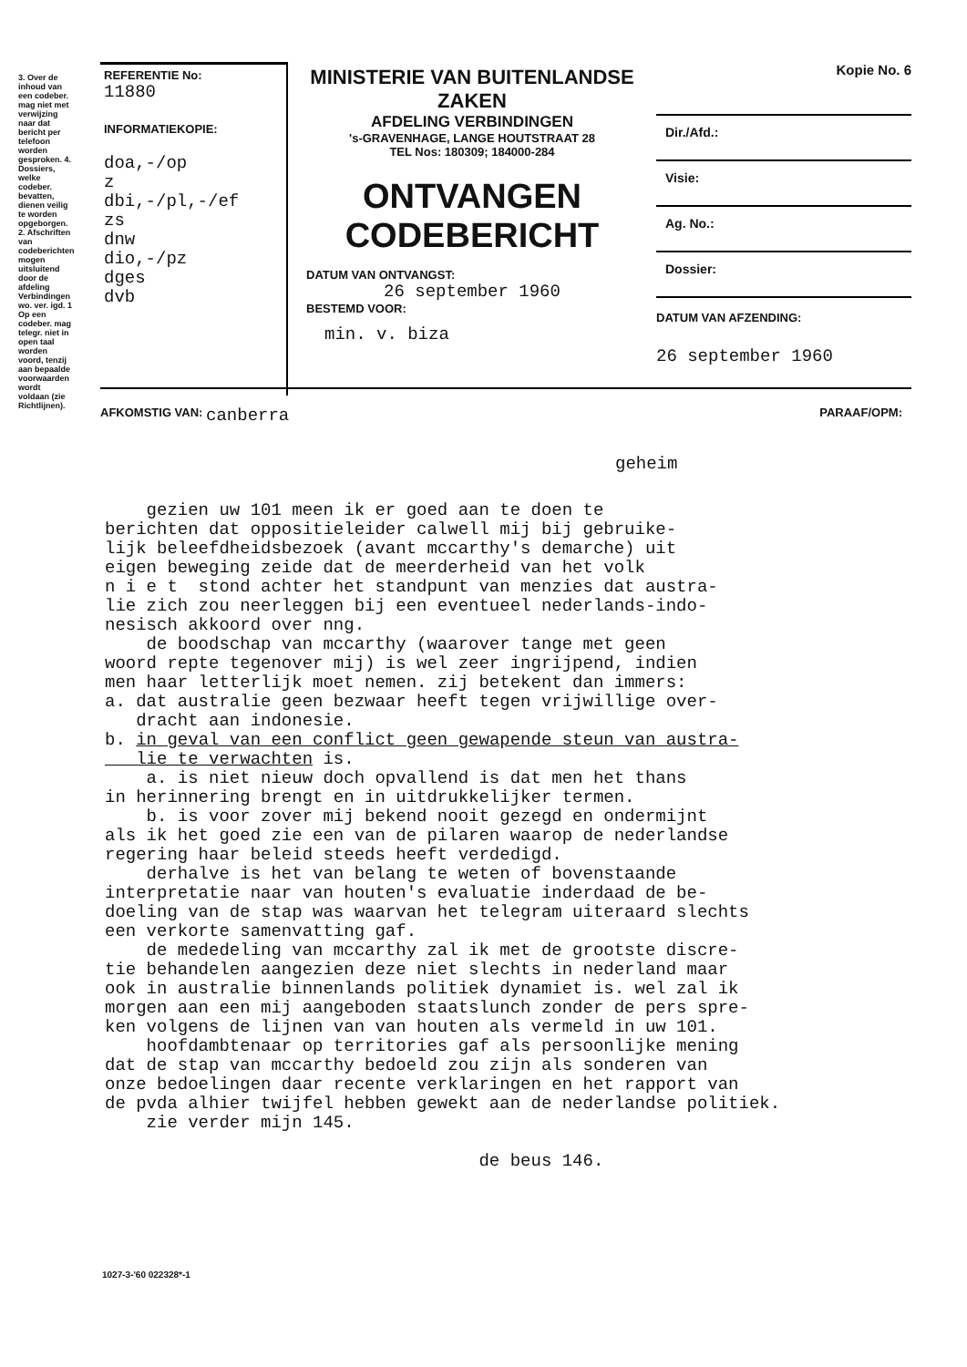3. Over de inhoud van een codeber. mag niet met verwijzing naar dat bericht per telefoon worden gesproken. 4. Dossiers, welke codeber. bevatten, dienen veilig te worden opgeborgen. 2. Afschriften van codeberichten mogen uitsluitend door de afdeling Verbindingen wo. ver. igd. 1 Op een codeber. mag telegr. niet in open taal worden voord, tenzij aan bepaalde voorwaarden wordt voldaan (zie Richtlijnen).
REFERENTIE No:
11880
INFORMATIEKOPIE:
doa,-/op
z
dbi,-/pl,-/ef
zs
dnw
dio,-/pz
dges
dvb
MINISTERIE VAN BUITENLANDSE ZAKEN
AFDELING VERBINDINGEN
's-GRAVENHAGE, LANGE HOUTSTRAAT 28
TEL Nos: 180309; 184000-284
ONTVANGEN
CODEBERICHT
DATUM VAN ONTVANGST:
26 september 1960
BESTEMD VOOR:
min. v. biza
Kopie No. 6
Dir./Afd.:
Visie:
Ag. No.:
Dossier:
DATUM VAN AFZENDING:
26 september 1960
AFKOMSTIG VAN: canberra PARAAF/OPM:
geheim
gezien uw 101 meen ik er goed aan te doen te berichten dat oppositieleider calwell mij bij gebruike- lijk beleefdheidsbezoek (avant mccarthy's demarche) uit eigen beweging zeide dat de meerderheid van het volk n i e t stond achter het standpunt van menzies dat austra- lie zich zou neerleggen bij een eventueel nederlands-indo- nesisch akkoord over nng. de boodschap van mccarthy (waarover tange met geen woord repte tegenover mij) is wel zeer ingrijpend, indien men haar letterlijk moet nemen. zij betekent dan immers: a. dat australie geen bezwaar heeft tegen vrijwillige over- dracht aan indonesie. b. in geval van een conflict geen gewapende steun van austra- lie te verwachten is. a. is niet nieuw doch opvallend is dat men het thans in herinnering brengt en in uitdrukkelijker termen. b. is voor zover mij bekend nooit gezegd en ondermijnt als ik het goed zie een van de pilaren waarop de nederlandse regering haar beleid steeds heeft verdedigd. derhalve is het van belang te weten of bovenstaande interpretatie naar van houten's evaluatie inderdaad de be- doeling van de stap was waarvan het telegram uiteraard slechts een verkorte samenvatting gaf. de mededeling van mccarthy zal ik met de grootste discre- tie behandelen aangezien deze niet slechts in nederland maar ook in australie binnenlands politiek dynamiet is. wel zal ik morgen aan een mij aangeboden staatslunch zonder de pers spre- ken volgens de lijnen van van houten als vermeld in uw 101. hoofdambtenaar op territories gaf als persoonlijke mening dat de stap van mccarthy bedoeld zou zijn als sonderen van onze bedoelingen daar recente verklaringen en het rapport van de pvda alhier twijfel hebben gewekt aan de nederlandse politiek. zie verder mijn 145. de beus 146.
1027-3-'60 022328*-1